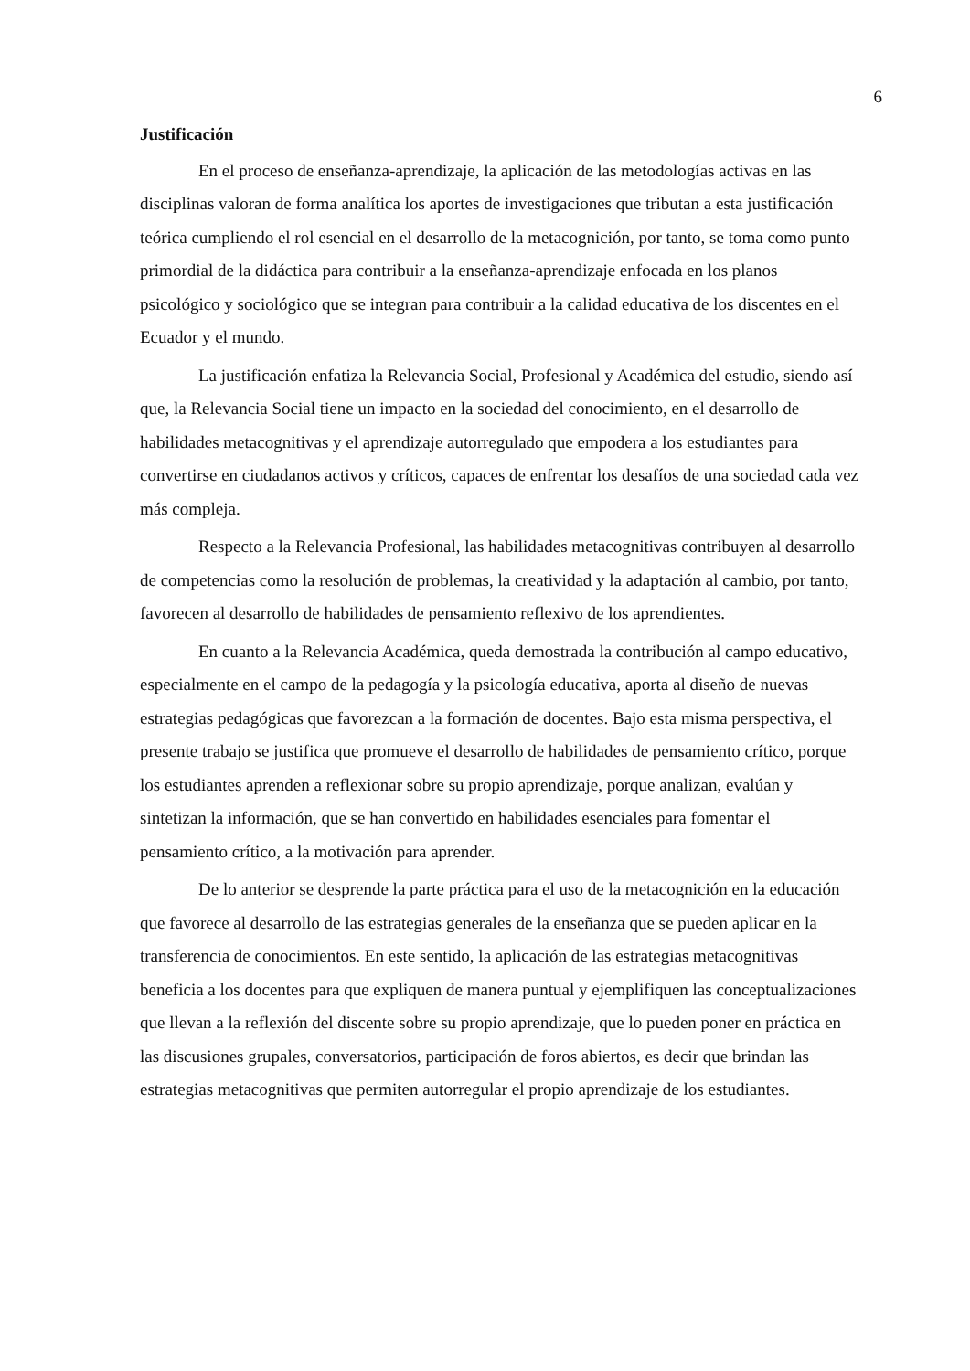6
Justificación
En el proceso de enseñanza-aprendizaje, la aplicación de las metodologías activas en las disciplinas valoran de forma analítica los aportes de investigaciones que tributan a esta justificación teórica cumpliendo el rol esencial en el desarrollo de la metacognición, por tanto, se toma como punto primordial de la didáctica para contribuir a la enseñanza-aprendizaje enfocada en los planos psicológico y sociológico que se integran para contribuir a la calidad educativa de los discentes en el Ecuador y el mundo.
La justificación enfatiza la Relevancia Social, Profesional y Académica del estudio, siendo así que, la Relevancia Social tiene un impacto en la sociedad del conocimiento, en el desarrollo de habilidades metacognitivas y el aprendizaje autorregulado que empodera a los estudiantes para convertirse en ciudadanos activos y críticos, capaces de enfrentar los desafíos de una sociedad cada vez más compleja.
Respecto a la Relevancia Profesional, las habilidades metacognitivas contribuyen al desarrollo de competencias como la resolución de problemas, la creatividad y la adaptación al cambio, por tanto, favorecen al desarrollo de habilidades de pensamiento reflexivo de los aprendientes.
En cuanto a la Relevancia Académica, queda demostrada la contribución al campo educativo, especialmente en el campo de la pedagogía y la psicología educativa, aporta al diseño de nuevas estrategias pedagógicas que favorezcan a la formación de docentes. Bajo esta misma perspectiva, el presente trabajo se justifica que promueve el desarrollo de habilidades de pensamiento crítico, porque los estudiantes aprenden a reflexionar sobre su propio aprendizaje, porque analizan, evalúan y sintetizan la información, que se han convertido en habilidades esenciales para fomentar el pensamiento crítico, a la motivación para aprender.
De lo anterior se desprende la parte práctica para el uso de la metacognición en la educación que favorece al desarrollo de las estrategias generales de la enseñanza que se pueden aplicar en la transferencia de conocimientos. En este sentido, la aplicación de las estrategias metacognitivas beneficia a los docentes para que expliquen de manera puntual y ejemplifiquen las conceptualizaciones que llevan a la reflexión del discente sobre su propio aprendizaje, que lo pueden poner en práctica en las discusiones grupales, conversatorios, participación de foros abiertos, es decir que brindan las estrategias metacognitivas que permiten autorregular el propio aprendizaje de los estudiantes.